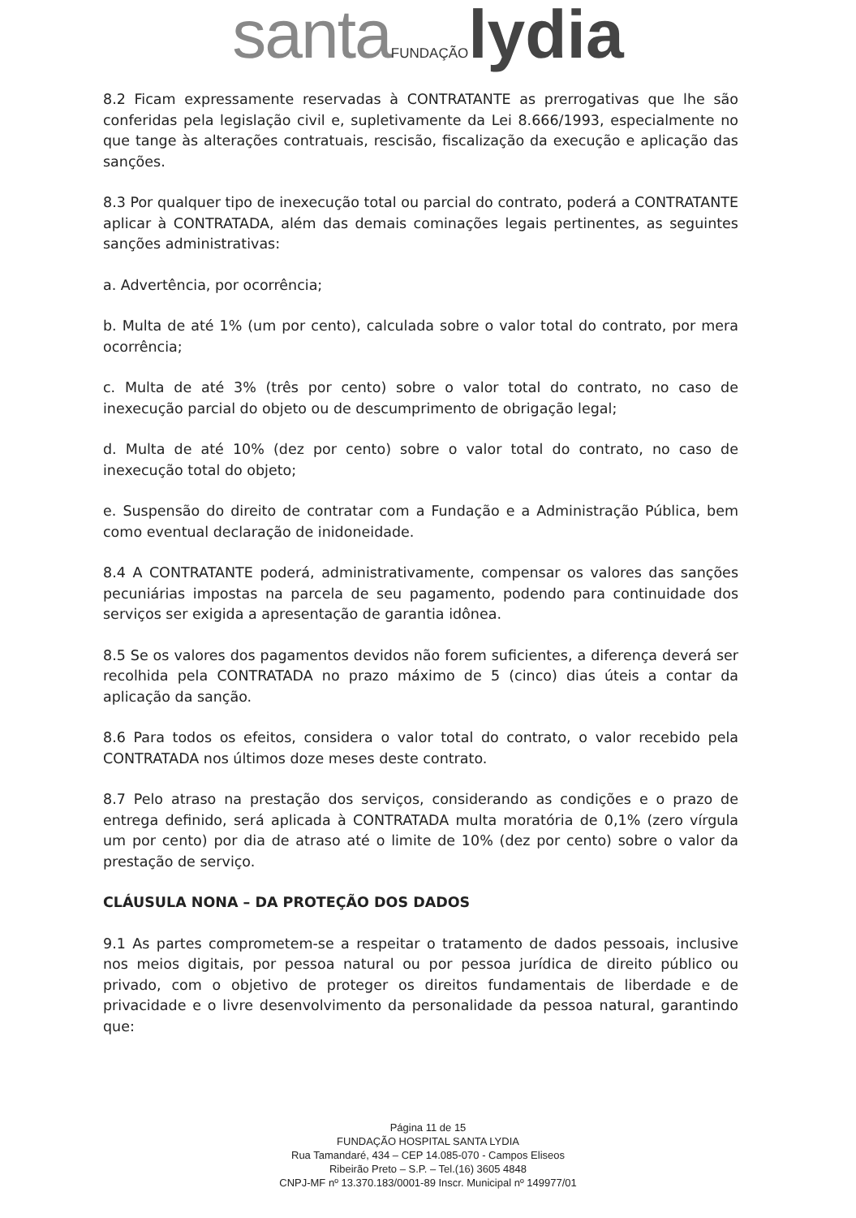santa FUNDAÇÃO lydia
8.2 Ficam expressamente reservadas à CONTRATANTE as prerrogativas que lhe são conferidas pela legislação civil e, supletivamente da Lei 8.666/1993, especialmente no que tange às alterações contratuais, rescisão, fiscalização da execução e aplicação das sanções.
8.3 Por qualquer tipo de inexecução total ou parcial do contrato, poderá a CONTRATANTE aplicar à CONTRATADA, além das demais cominações legais pertinentes, as seguintes sanções administrativas:
a. Advertência, por ocorrência;
b. Multa de até 1% (um por cento), calculada sobre o valor total do contrato, por mera ocorrência;
c. Multa de até 3% (três por cento) sobre o valor total do contrato, no caso de inexecução parcial do objeto ou de descumprimento de obrigação legal;
d. Multa de até 10% (dez por cento) sobre o valor total do contrato, no caso de inexecução total do objeto;
e. Suspensão do direito de contratar com a Fundação e a Administração Pública, bem como eventual declaração de inidoneidade.
8.4 A CONTRATANTE poderá, administrativamente, compensar os valores das sanções pecuniárias impostas na parcela de seu pagamento, podendo para continuidade dos serviços ser exigida a apresentação de garantia idônea.
8.5 Se os valores dos pagamentos devidos não forem suficientes, a diferença deverá ser recolhida pela CONTRATADA no prazo máximo de 5 (cinco) dias úteis a contar da aplicação da sanção.
8.6 Para todos os efeitos, considera o valor total do contrato, o valor recebido pela CONTRATADA nos últimos doze meses deste contrato.
8.7 Pelo atraso na prestação dos serviços, considerando as condições e o prazo de entrega definido, será aplicada à CONTRATADA multa moratória de 0,1% (zero vírgula um por cento) por dia de atraso até o limite de 10% (dez por cento) sobre o valor da prestação de serviço.
CLÁUSULA NONA – DA PROTEÇÃO DOS DADOS
9.1 As partes comprometem-se a respeitar o tratamento de dados pessoais, inclusive nos meios digitais, por pessoa natural ou por pessoa jurídica de direito público ou privado, com o objetivo de proteger os direitos fundamentais de liberdade e de privacidade e o livre desenvolvimento da personalidade da pessoa natural, garantindo que:
Página 11 de 15
FUNDAÇÃO HOSPITAL SANTA LYDIA
Rua Tamandaré, 434 – CEP 14.085-070 - Campos Eliseos
Ribeirão Preto – S.P. – Tel.(16) 3605 4848
CNPJ-MF nº 13.370.183/0001-89 Inscr. Municipal nº 149977/01